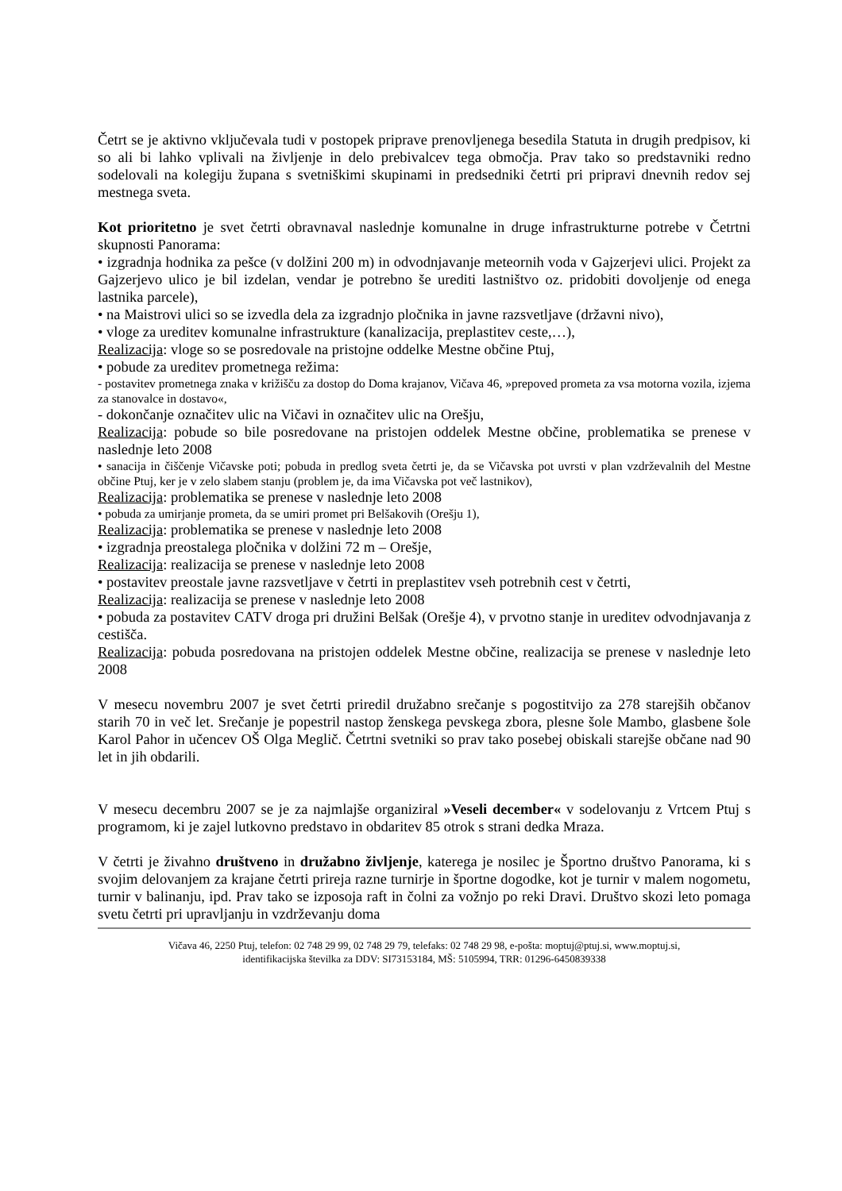Četrt se je aktivno vključevala tudi v postopek priprave prenovljenega besedila Statuta in drugih predpisov, ki so ali bi lahko vplivali na življenje in delo prebivalcev tega območja. Prav tako so predstavniki redno sodelovali na kolegiju župana s svetniškimi skupinami in predsedniki četrti pri pripravi dnevnih redov sej mestnega sveta.
Kot prioritetno je svet četrti obravnaval naslednje komunalne in druge infrastrukturne potrebe v Četrtni skupnosti Panorama:
• izgradnja hodnika za pešce (v dolžini 200 m) in odvodnjavanje meteornih voda v Gajzerjevi ulici. Projekt za Gajzerjevo ulico je bil izdelan, vendar je potrebno še urediti lastništvo oz. pridobiti dovoljenje od enega lastnika parcele),
• na Maistrovi ulici so se izvedla dela za izgradnjo pločnika in javne razsvetljave (državni nivo),
• vloge za ureditev komunalne infrastrukture (kanalizacija, preplastitev ceste,…),
Realizacija: vloge so se posredovale na pristojne oddelke Mestne občine Ptuj,
• pobude za ureditev prometnega režima:
- postavitev prometnega znaka v križišču za dostop do Doma krajanov, Vičava 46, »prepoved prometa za vsa motorna vozila, izjema za stanovalce in dostavo«,
- dokončanje označitev ulic na Vičavi in označitev ulic na Orešju,
Realizacija: pobude so bile posredovane na pristojen oddelek Mestne občine, problematika se prenese v naslednje leto 2008
• sanacija in čiščenje Vičavske poti; pobuda in predlog sveta četrti je, da se Vičavska pot uvrsti v plan vzdrževalnih del Mestne občine Ptuj, ker je v zelo slabem stanju (problem je, da ima Vičavska pot več lastnikov),
Realizacija: problematika se prenese v naslednje leto 2008
• pobuda za umirjanje prometa, da se umiri promet pri Belšakovih (Orešju 1),
Realizacija: problematika se prenese v naslednje leto 2008
• izgradnja preostalega pločnika v dolžini 72 m – Orešje,
Realizacija: realizacija se prenese v naslednje leto 2008
• postavitev preostale javne razsvetljave v četrti in preplastitev vseh potrebnih cest v četrti,
Realizacija: realizacija se prenese v naslednje leto 2008
• pobuda za postavitev CATV droga pri družini Belšak (Orešje 4), v prvotno stanje in ureditev odvodnjavanja z cestišča.
Realizacija: pobuda posredovana na pristojen oddelek Mestne občine, realizacija se prenese v naslednje leto 2008
V mesecu novembru 2007 je svet četrti priredil družabno srečanje s pogostitvijo za 278 starejših občanov starih 70 in več let. Srečanje je popestril nastop ženskega pevskega zbora, plesne šole Mambo, glasbene šole Karol Pahor in učencev OŠ Olga Meglič. Četrtni svetniki so prav tako posebej obiskali starejše občane nad 90 let in jih obdarili.
V mesecu decembru 2007 se je za najmlajše organiziral »Veseli december« v sodelovanju z Vrtcem Ptuj s programom, ki je zajel lutkovno predstavo in obdaritev 85 otrok s strani dedka Mraza.
V četrti je živahno društveno in družabno življenje, katerega je nosilec je Športno društvo Panorama, ki s svojim delovanjem za krajane četrti prireja razne turnirje in športne dogodke, kot je turnir v malem nogometu, turnir v balinanju, ipd. Prav tako se izposoja raft in čolni za vožnjo po reki Dravi. Društvo skozi leto pomaga svetu četrti pri upravljanju in vzdrževanju doma
Vičava 46, 2250 Ptuj, telefon: 02 748 29 99, 02 748 29 79, telefaks: 02 748 29 98, e-pošta: moptuj@ptuj.si, www.moptuj.si,
identifikacijska številka za DDV: SI73153184, MŠ: 5105994, TRR: 01296-6450839338